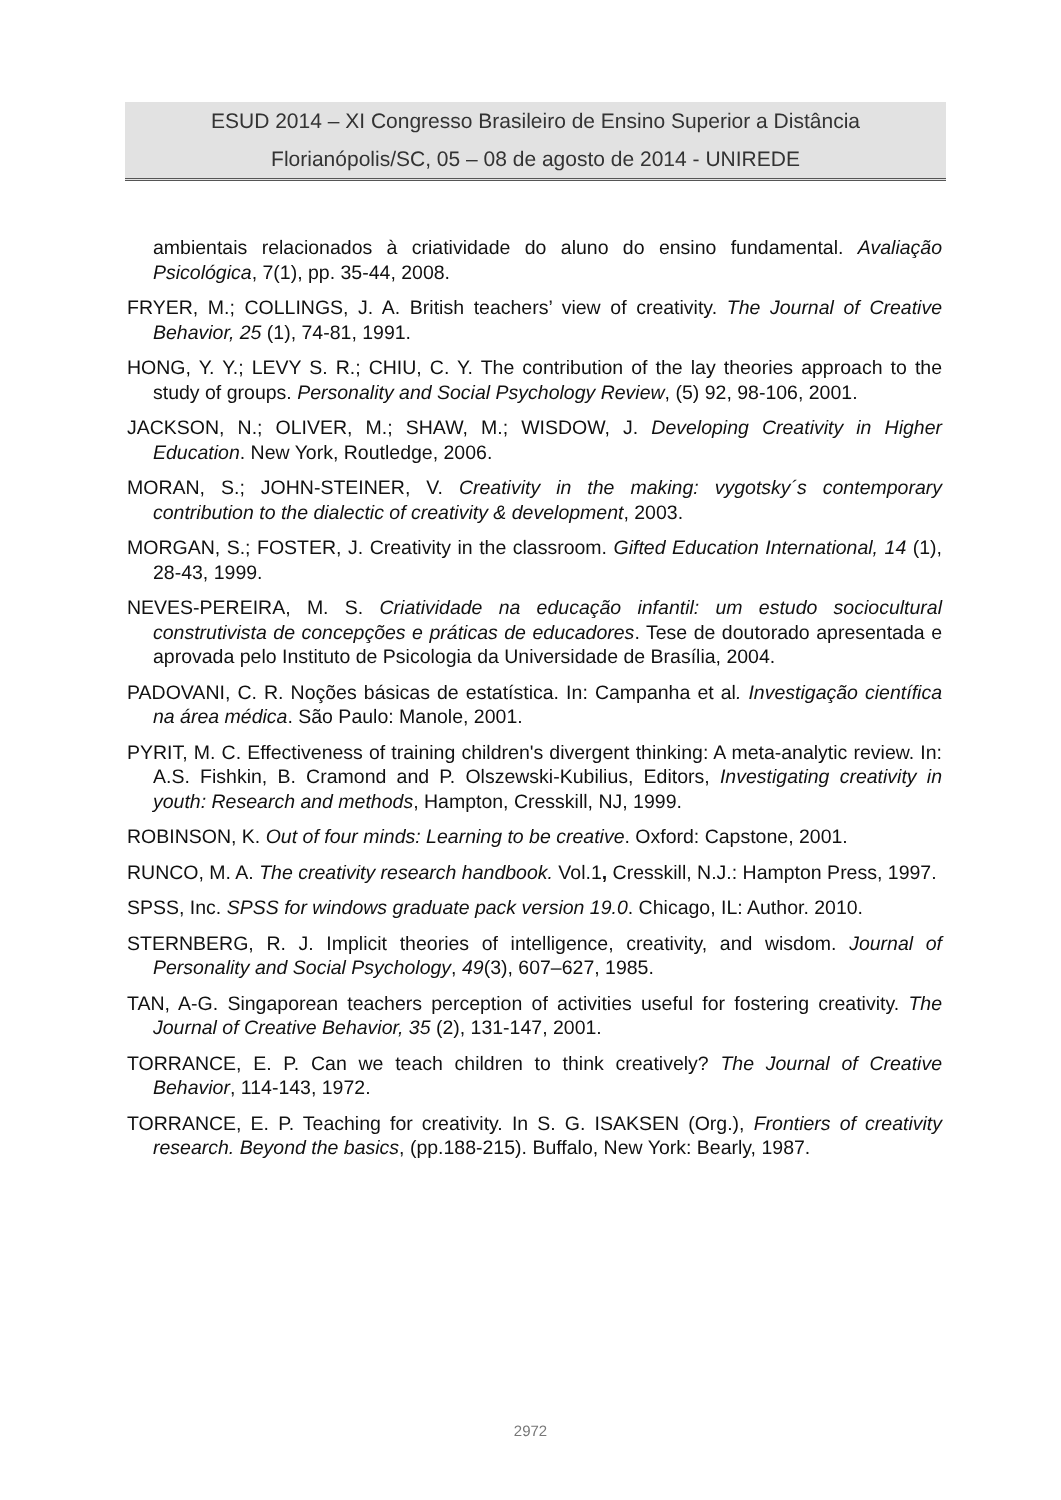ESUD 2014 – XI Congresso Brasileiro de Ensino Superior a Distância
Florianópolis/SC, 05 – 08 de agosto de 2014 - UNIREDE
ambientais relacionados à criatividade do aluno do ensino fundamental. Avaliação Psicológica, 7(1), pp. 35-44, 2008.
FRYER, M.; COLLINGS, J. A. British teachers’ view of creativity. The Journal of Creative Behavior, 25 (1), 74-81, 1991.
HONG, Y. Y.; LEVY S. R.; CHIU, C. Y. The contribution of the lay theories approach to the study of groups. Personality and Social Psychology Review, (5) 92, 98-106, 2001.
JACKSON, N.; OLIVER, M.; SHAW, M.; WISDOW, J. Developing Creativity in Higher Education. New York, Routledge, 2006.
MORAN, S.; JOHN-STEINER, V. Creativity in the making: vygotsky´s contemporary contribution to the dialectic of creativity & development, 2003.
MORGAN, S.; FOSTER, J. Creativity in the classroom. Gifted Education International, 14 (1), 28-43, 1999.
NEVES-PEREIRA, M. S. Criatividade na educação infantil: um estudo sociocultural construtivista de concepções e práticas de educadores. Tese de doutorado apresentada e aprovada pelo Instituto de Psicologia da Universidade de Brasília, 2004.
PADOVANI, C. R. Noções básicas de estatística. In: Campanha et al. Investigação científica na área médica. São Paulo: Manole, 2001.
PYRIT, M. C. Effectiveness of training children's divergent thinking: A meta-analytic review. In: A.S. Fishkin, B. Cramond and P. Olszewski-Kubilius, Editors, Investigating creativity in youth: Research and methods, Hampton, Cresskill, NJ, 1999.
ROBINSON, K. Out of four minds: Learning to be creative. Oxford: Capstone, 2001.
RUNCO, M. A. The creativity research handbook. Vol.1, Cresskill, N.J.: Hampton Press, 1997.
SPSS, Inc. SPSS for windows graduate pack version 19.0. Chicago, IL: Author. 2010.
STERNBERG, R. J. Implicit theories of intelligence, creativity, and wisdom. Journal of Personality and Social Psychology, 49(3), 607–627, 1985.
TAN, A-G. Singaporean teachers perception of activities useful for fostering creativity. The Journal of Creative Behavior, 35 (2), 131-147, 2001.
TORRANCE, E. P. Can we teach children to think creatively? The Journal of Creative Behavior, 114-143, 1972.
TORRANCE, E. P. Teaching for creativity. In S. G. ISAKSEN (Org.), Frontiers of creativity research. Beyond the basics, (pp.188-215). Buffalo, New York: Bearly, 1987.
2972